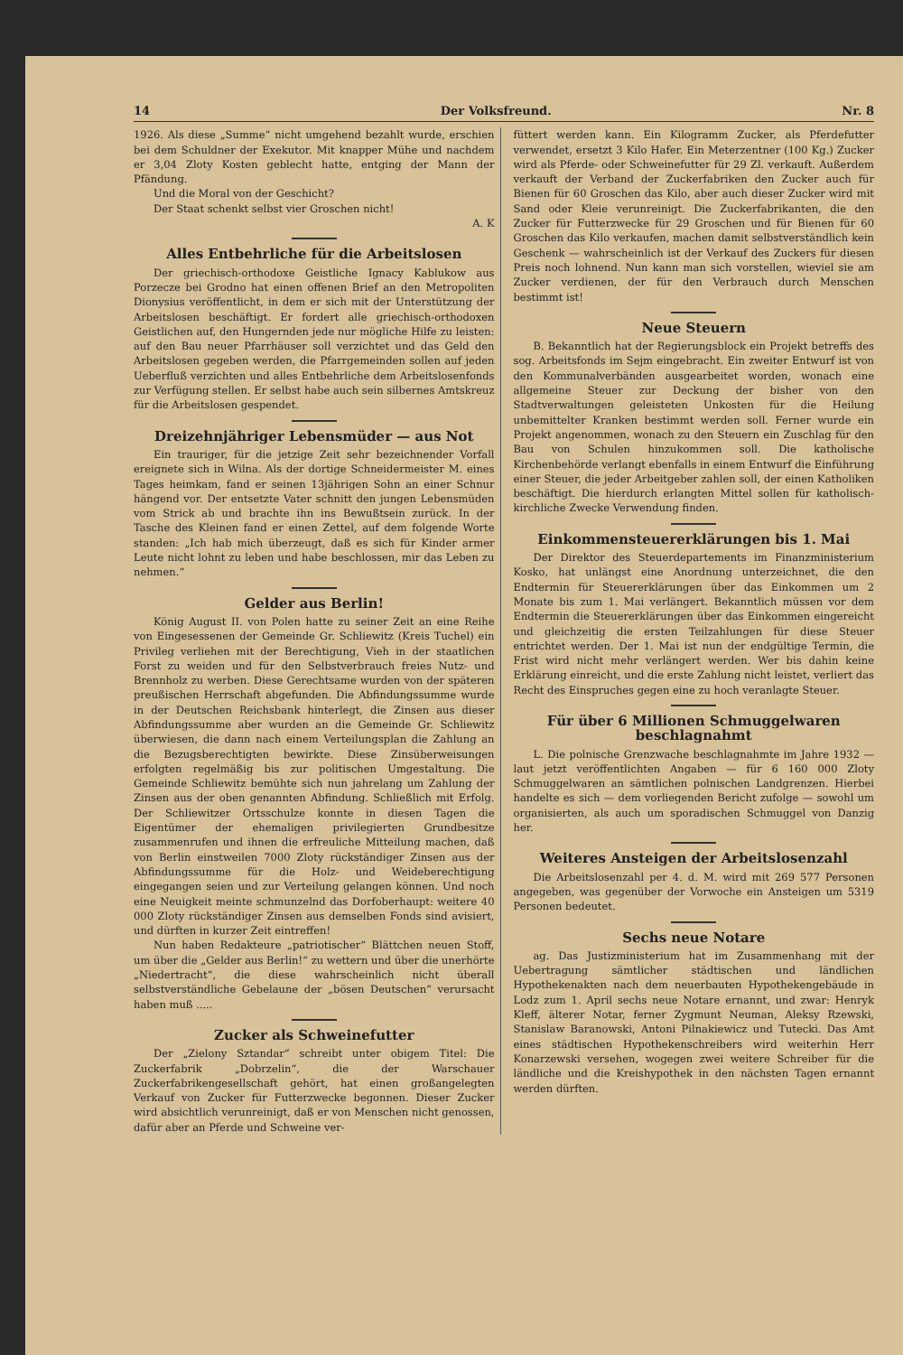14 Der Volksfreund. Nr. 8
1926. Als diese „Summe“ nicht umgehend bezahlt wurde, erschien bei dem Schuldner der Exekutor. Mit knapper Mühe und nachdem er 3,04 Zloty Kosten geblecht hatte, entging der Mann der Pfändung.
Und die Moral von der Geschicht?
Der Staat schenkt selbst vier Groschen nicht!
A. K
Alles Entbehrliche für die Arbeitslosen
Der griechisch-orthodoxe Geistliche Ignacy Kablukow aus Porzecze bei Grodno hat einen offenen Brief an den Metropoliten Dionysius veröffentlicht, in dem er sich mit der Unterstützung der Arbeitslosen beschäftigt. Er fordert alle griechisch-orthodoxen Geistlichen auf, den Hungernden jede nur mögliche Hilfe zu leisten: auf den Bau neuer Pfarrhäuser soll verzichtet und das Geld den Arbeitslosen gegeben werden, die Pfarrgemeinden sollen auf jeden Ueberfluß verzichten und alles Entbehrliche dem Arbeitslosenfonds zur Verfügung stellen. Er selbst habe auch sein silbernes Amtskreuz für die Arbeitslosen gespendet.
Dreizehnjähriger Lebensmüder — aus Not
Ein trauriger, für die jetzige Zeit sehr bezeichnender Vorfall ereignete sich in Wilna. Als der dortige Schneidermeister M. eines Tages heimkam, fand er seinen 13jährigen Sohn an einer Schnur hängend vor. Der entsetzte Vater schnitt den jungen Lebensmüden vom Strick ab und brachte ihn ins Bewußtsein zurück. In der Tasche des Kleinen fand er einen Zettel, auf dem folgende Worte standen: „Ich hab mich überzeugt, daß es sich für Kinder armer Leute nicht lohnt zu leben und habe beschlossen, mir das Leben zu nehmen.“
Gelder aus Berlin!
König August II. von Polen hatte zu seiner Zeit an eine Reihe von Eingesessenen der Gemeinde Gr. Schliewitz (Kreis Tuchel) ein Privileg verliehen mit der Berechtigung, Vieh in der staatlichen Forst zu weiden und für den Selbstverbrauch freies Nutz- und Brennholz zu werben. Diese Gerechtsame wurden von der späteren preußischen Herrschaft abgefunden. Die Abfindungssumme wurde in der Deutschen Reichsbank hinterlegt, die Zinsen aus dieser Abfindungssumme aber wurden an die Gemeinde Gr. Schliewitz überwiesen, die dann nach einem Verteilungsplan die Zahlung an die Bezugsberechtigten bewirkte. Diese Zinsüberweisungen erfolgten regelmäßig bis zur politischen Umgestaltung. Die Gemeinde Schliewitz bemühte sich nun jahrelang um Zahlung der Zinsen aus der oben genannten Abfindung. Schließlich mit Erfolg. Der Schliewitzer Ortsschulze konnte in diesen Tagen die Eigentümer der ehemaligen privilegierten Grundbesitze zusammenrufen und ihnen die erfreuliche Mitteilung machen, daß von Berlin einstweilen 7000 Zloty rückständiger Zinsen aus der Abfindungssumme für die Holz- und Weideberechtigung eingegangen seien und zur Verteilung gelangen können. Und noch eine Neuigkeit meinte schmunzelnd das Dorfoberhaupt: weitere 40 000 Zloty rückständiger Zinsen aus demselben Fonds sind avisiert, und dürften in kurzer Zeit eintreffen!
Nun haben Redakteure „patriotischer“ Blättchen neuen Stoff, um über die „Gelder aus Berlin!“ zu wettern und über die unerhörte „Niedertracht“, die diese wahrscheinlich nicht überall selbstverständliche Gebelaune der „bösen Deutschen“ verursacht haben muß .....
Zucker als Schweinefutter
Der „Zielony Sztandar“ schreibt unter obigem Titel: Die Zuckerfabrik „Dobrzelin“, die der Warschauer Zuckerfabrikengesellschaft gehört, hat einen großangelegten Verkauf von Zucker für Futterzwecke begonnen. Dieser Zucker wird absichtlich verunreinigt, daß er von Menschen nicht genossen, dafür aber an Pferde und Schweine ver-
füttert werden kann. Ein Kilogramm Zucker, als Pferdefutter verwendet, ersetzt 3 Kilo Hafer. Ein Meterzentner (100 Kg.) Zucker wird als Pferde- oder Schweinefutter für 29 Zl. verkauft. Außerdem verkauft der Verband der Zuckerfabriken den Zucker auch für Bienen für 60 Groschen das Kilo, aber auch dieser Zucker wird mit Sand oder Kleie verunreinigt. Die Zuckerfabrikanten, die den Zucker für Futterzwecke für 29 Groschen und für Bienen für 60 Groschen das Kilo verkaufen, machen damit selbstverständlich kein Geschenk — wahrscheinlich ist der Verkauf des Zuckers für diesen Preis noch lohnend. Nun kann man sich vorstellen, wieviel sie am Zucker verdienen, der für den Verbrauch durch Menschen bestimmt ist!
Neue Steuern
B. Bekanntlich hat der Regierungsblock ein Projekt betreffs des sog. Arbeitsfonds im Sejm eingebracht. Ein zweiter Entwurf ist von den Kommunalverbänden ausgearbeitet worden, wonach eine allgemeine Steuer zur Deckung der bisher von den Stadtverwaltungen geleisteten Unkosten für die Heilung unbemittelter Kranken bestimmt werden soll. Ferner wurde ein Projekt angenommen, wonach zu den Steuern ein Zuschlag für den Bau von Schulen hinzukommen soll. Die katholische Kirchenbehörde verlangt ebenfalls in einem Entwurf die Einführung einer Steuer, die jeder Arbeitgeber zahlen soll, der einen Katholiken beschäftigt. Die hierdurch erlangten Mittel sollen für katholisch-kirchliche Zwecke Verwendung finden.
Einkommensteuererklärungen bis 1. Mai
Der Direktor des Steuerdepartements im Finanzministerium Kosko, hat unlängst eine Anordnung unterzeichnet, die den Endtermin für Steuererklärungen über das Einkommen um 2 Monate bis zum 1. Mai verlängert. Bekanntlich müssen vor dem Endtermin die Steuererklärungen über das Einkommen eingereicht und gleichzeitig die ersten Teilzahlungen für diese Steuer entrichtet werden. Der 1. Mai ist nun der endgültige Termin, die Frist wird nicht mehr verlängert werden. Wer bis dahin keine Erklärung einreicht, und die erste Zahlung nicht leistet, verliert das Recht des Einspruches gegen eine zu hoch veranlagte Steuer.
Für über 6 Millionen Schmuggelwaren beschlagnahmt
L. Die polnische Grenzwache beschlagnahmte im Jahre 1932 — laut jetzt veröffentlichten Angaben — für 6 160 000 Zloty Schmuggelwaren an sämtlichen polnischen Landgrenzen. Hierbei handelte es sich — dem vorliegenden Bericht zufolge — sowohl um organisierten, als auch um sporadischen Schmuggel von Danzig her.
Weiteres Ansteigen der Arbeitslosenzahl
Die Arbeitslosenzahl per 4. d. M. wird mit 269 577 Personen angegeben, was gegenüber der Vorwoche ein Ansteigen um 5319 Personen bedeutet.
Sechs neue Notare
ag. Das Justizministerium hat im Zusammenhang mit der Uebertragung sämtlicher städtischen und ländlichen Hypothekenakten nach dem neuerbauten Hypothekengebäude in Lodz zum 1. April sechs neue Notare ernannt, und zwar: Henryk Kleff, älterer Notar, ferner Zygmunt Neuman, Aleksy Rzewski, Stanislaw Baranowski, Antoni Pilnakiewicz und Tutecki. Das Amt eines städtischen Hypothekenschreibers wird weiterhin Herr Konarzewski versehen, wogegen zwei weitere Schreiber für die ländliche und die Kreishypothek in den nächsten Tagen ernannt werden dürften.